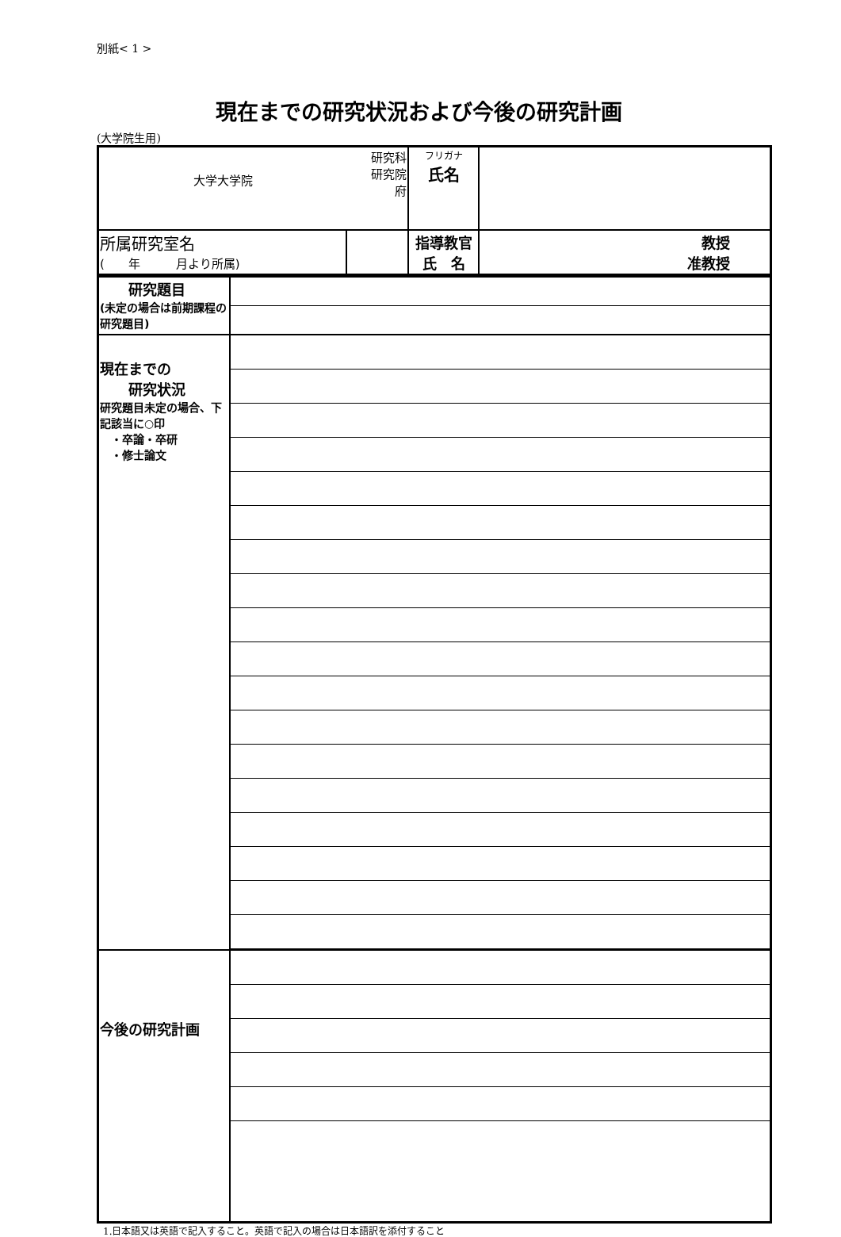別紙< 1 >
現在までの研究状況および今後の研究計画
(大学院生用)
| 大学大学院 | 研究科 研究院 府 | フリガナ 氏名 | |
| 所属研究室名 ( 年 月より所属) | | 指導教官 氏 名 | 教授 准教授 |
| 研究題目 (未定の場合は前期課程の研究題目) | |
| 現在までの 研究状況 研究題目未定の場合、下記該当に○印 ・卒論・卒研 ・修士論文 | |
| 今後の研究計画 | |
1.日本語又は英語で記入すること。英語で記入の場合は日本語訳を添付すること